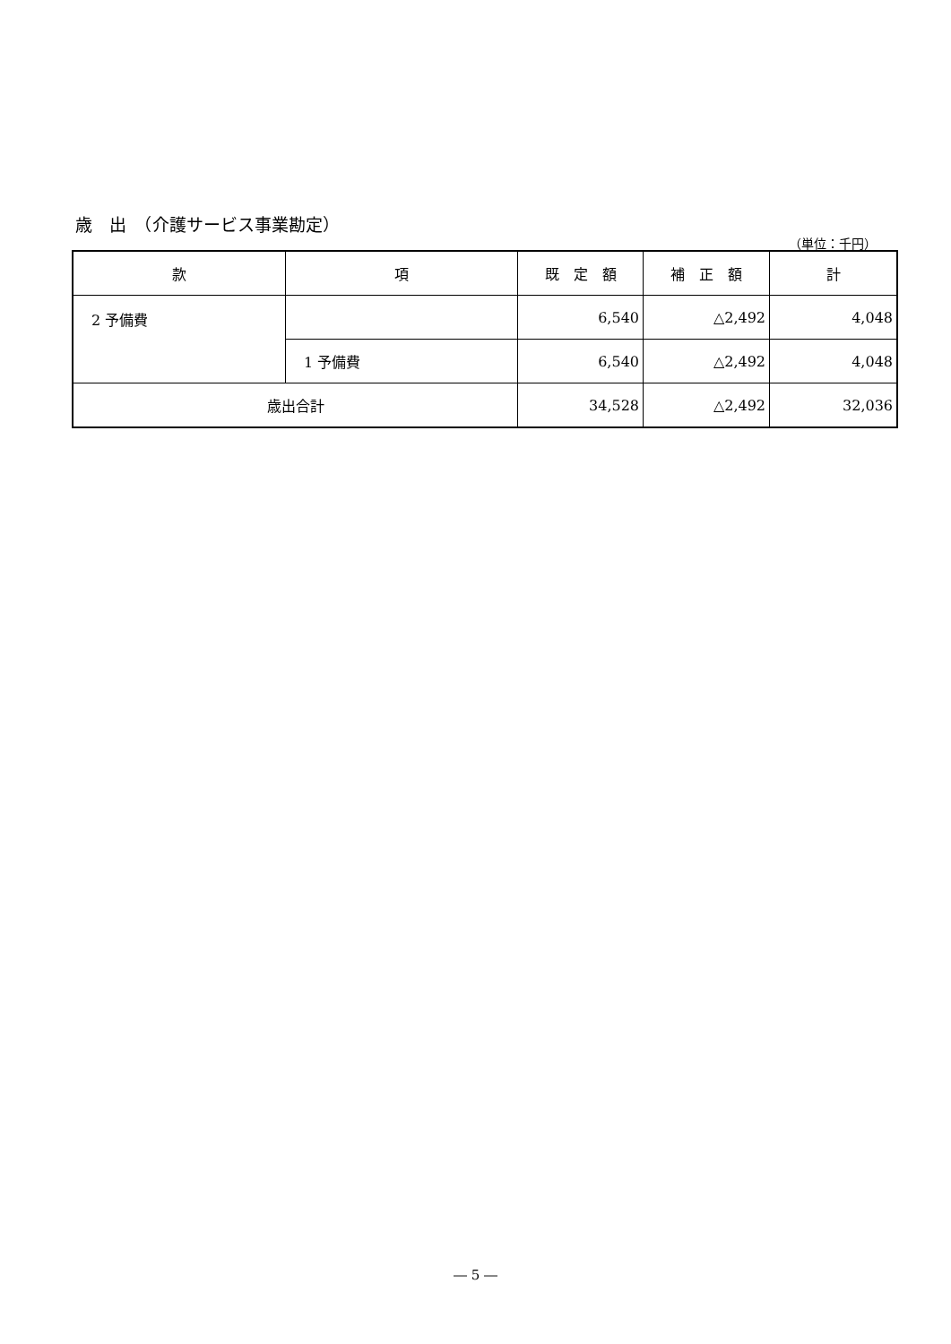歳　出　（介護サービス事業勘定）
（単位：千円）
| 款 | 項 | 既 定 額 | 補 正 額 | 計 |
| --- | --- | --- | --- | --- |
| 2 予備費 | | 6,540 | △2,492 | 4,048 |
| | 1 予備費 | 6,540 | △2,492 | 4,048 |
| 歳出合計 | | 34,528 | △2,492 | 32,036 |
― 5 ―